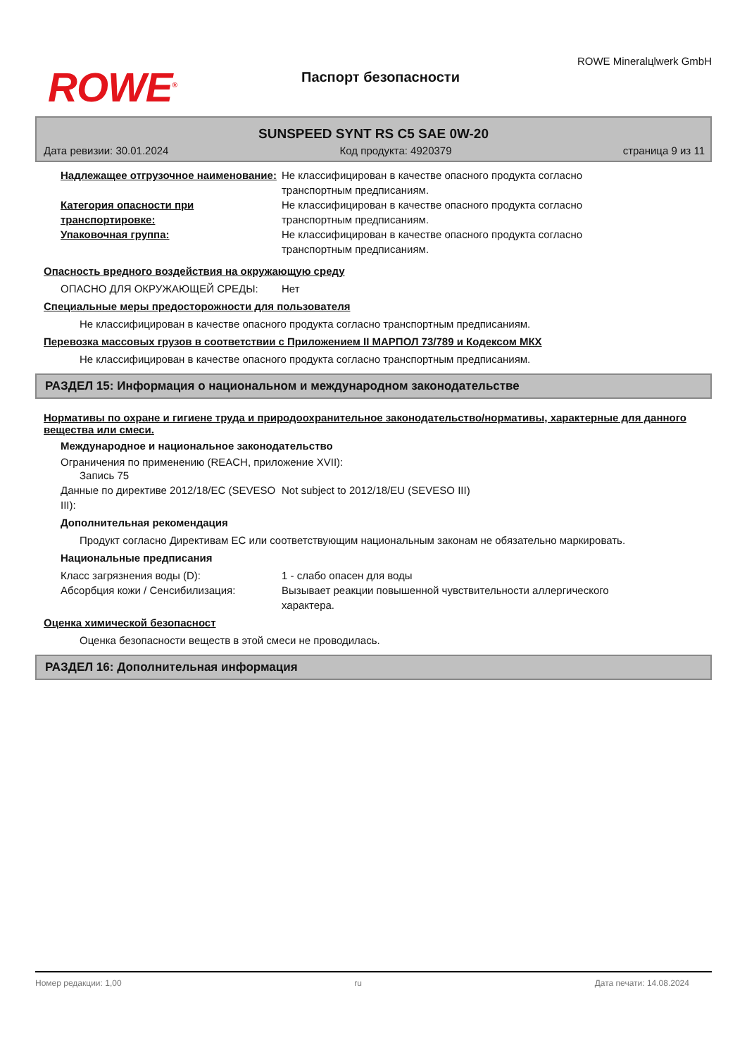ROWE<sup>®</sup>
Паспорт безопасности
ROWE Mineralцlwerk GmbH
SUNSPEED SYNT RS C5 SAE 0W-20
Дата ревизии: 30.01.2024 Код продукта: 4920379 страница 9 из 11
Надлежащее отгрузочное наименование:
Не классифицирован в качестве опасного продукта согласно транспортным предписаниям.
Категория опасности при транспортировке:
Не классифицирован в качестве опасного продукта согласно транспортным предписаниям.
Упаковочная группа: Не классифицирован в качестве опасного продукта согласно транспортным предписаниям.
Опасность вредного воздействия на окружающую среду
ОПАСНО ДЛЯ ОКРУЖАЮЩЕЙ СРЕДЫ: Нет
Специальные меры предосторожности для пользователя
Не классифицирован в качестве опасного продукта согласно транспортным предписаниям.
Перевозка массовых грузов в соответствии с Приложением II МАРПОЛ 73/789 и Кодексом МКХ
Не классифицирован в качестве опасного продукта согласно транспортным предписаниям.
РАЗДЕЛ 15: Информация о национальном и международном законодательстве
Нормативы по охране и гигиене труда и природоохранительное законодательство/нормативы, характерные для данного вещества или смеси.
Международное и национальное законодательство
Ограничения по применению (REACH, приложение XVII):
Запись 75
Данные по директиве 2012/18/EC (SEVESO III):
Not subject to 2012/18/EU (SEVESO III)
Дополнительная рекомендация
Продукт согласно Директивам ЕС или соответствующим национальным законам не обязательно маркировать.
Национальные предписания
Класс загрязнения воды (D): 1 - слабо опасен для воды
Абсорбция кожи / Сенсибилизация: Вызывает реакции повышенной чувствительности аллергического характера.
Оценка химической безопасност
Оценка безопасности веществ в этой смеси не проводилась.
РАЗДЕЛ 16: Дополнительная информация
Номер редакции: 1,00 ru Дата печати: 14.08.2024